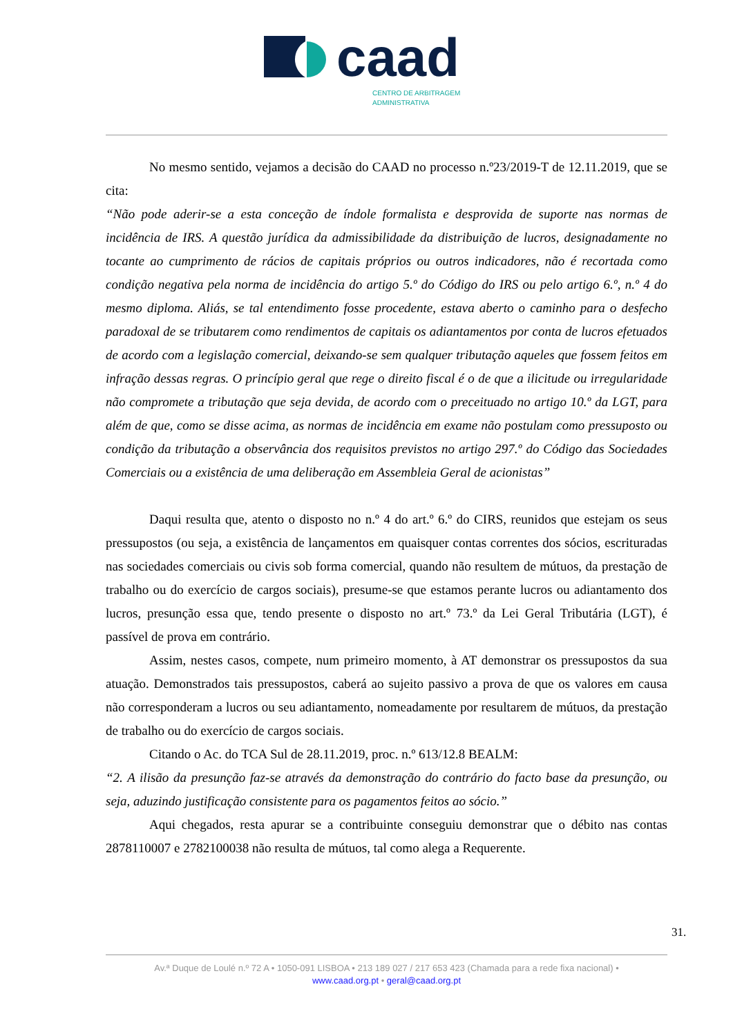caad
CENTRO DE ARBITRAGEM
ADMINISTRATIVA
No mesmo sentido, vejamos a decisão do CAAD no processo n.º23/2019-T de 12.11.2019, que se cita:
“Não pode aderir-se a esta conceção de índole formalista e desprovida de suporte nas normas de incidência de IRS. A questão jurídica da admissibilidade da distribuição de lucros, designadamente no tocante ao cumprimento de rácios de capitais próprios ou outros indicadores, não é recortada como condição negativa pela norma de incidência do artigo 5.º do Código do IRS ou pelo artigo 6.º, n.º 4 do mesmo diploma. Aliás, se tal entendimento fosse procedente, estava aberto o caminho para o desfecho paradoxal de se tributarem como rendimentos de capitais os adiantamentos por conta de lucros efetuados de acordo com a legislação comercial, deixando-se sem qualquer tributação aqueles que fossem feitos em infração dessas regras. O princípio geral que rege o direito fiscal é o de que a ilicitude ou irregularidade não compromete a tributação que seja devida, de acordo com o preceituado no artigo 10.º da LGT, para além de que, como se disse acima, as normas de incidência em exame não postulam como pressuposto ou condição da tributação a observância dos requisitos previstos no artigo 297.º do Código das Sociedades Comerciais ou a existência de uma deliberação em Assembleia Geral de acionistas”
Daqui resulta que, atento o disposto no n.º 4 do art.º 6.º do CIRS, reunidos que estejam os seus pressupostos (ou seja, a existência de lançamentos em quaisquer contas correntes dos sócios, escrituradas nas sociedades comerciais ou civis sob forma comercial, quando não resultem de mútuos, da prestação de trabalho ou do exercício de cargos sociais), presume-se que estamos perante lucros ou adiantamento dos lucros, presunção essa que, tendo presente o disposto no art.º 73.º da Lei Geral Tributária (LGT), é passível de prova em contrário.
Assim, nestes casos, compete, num primeiro momento, à AT demonstrar os pressupostos da sua atuação. Demonstrados tais pressupostos, caberá ao sujeito passivo a prova de que os valores em causa não corresponderam a lucros ou seu adiantamento, nomeadamente por resultarem de mútuos, da prestação de trabalho ou do exercício de cargos sociais.
Citando o Ac. do TCA Sul de 28.11.2019, proc. n.º 613/12.8 BEALM:
“2. A ilisão da presunção faz-se através da demonstração do contrário do facto base da presunção, ou seja, aduzindo justificação consistente para os pagamentos feitos ao sócio.”
Aqui chegados, resta apurar se a contribuinte conseguiu demonstrar que o débito nas contas 2878110007 e 2782100038 não resulta de mútuos, tal como alega a Requerente.
31.
Av.ª Duque de Loulé n.º 72 A • 1050-091 LISBOA • 213 189 027 / 217 653 423 (Chamada para a rede fixa nacional) •
www.caad.org.pt • geral@caad.org.pt